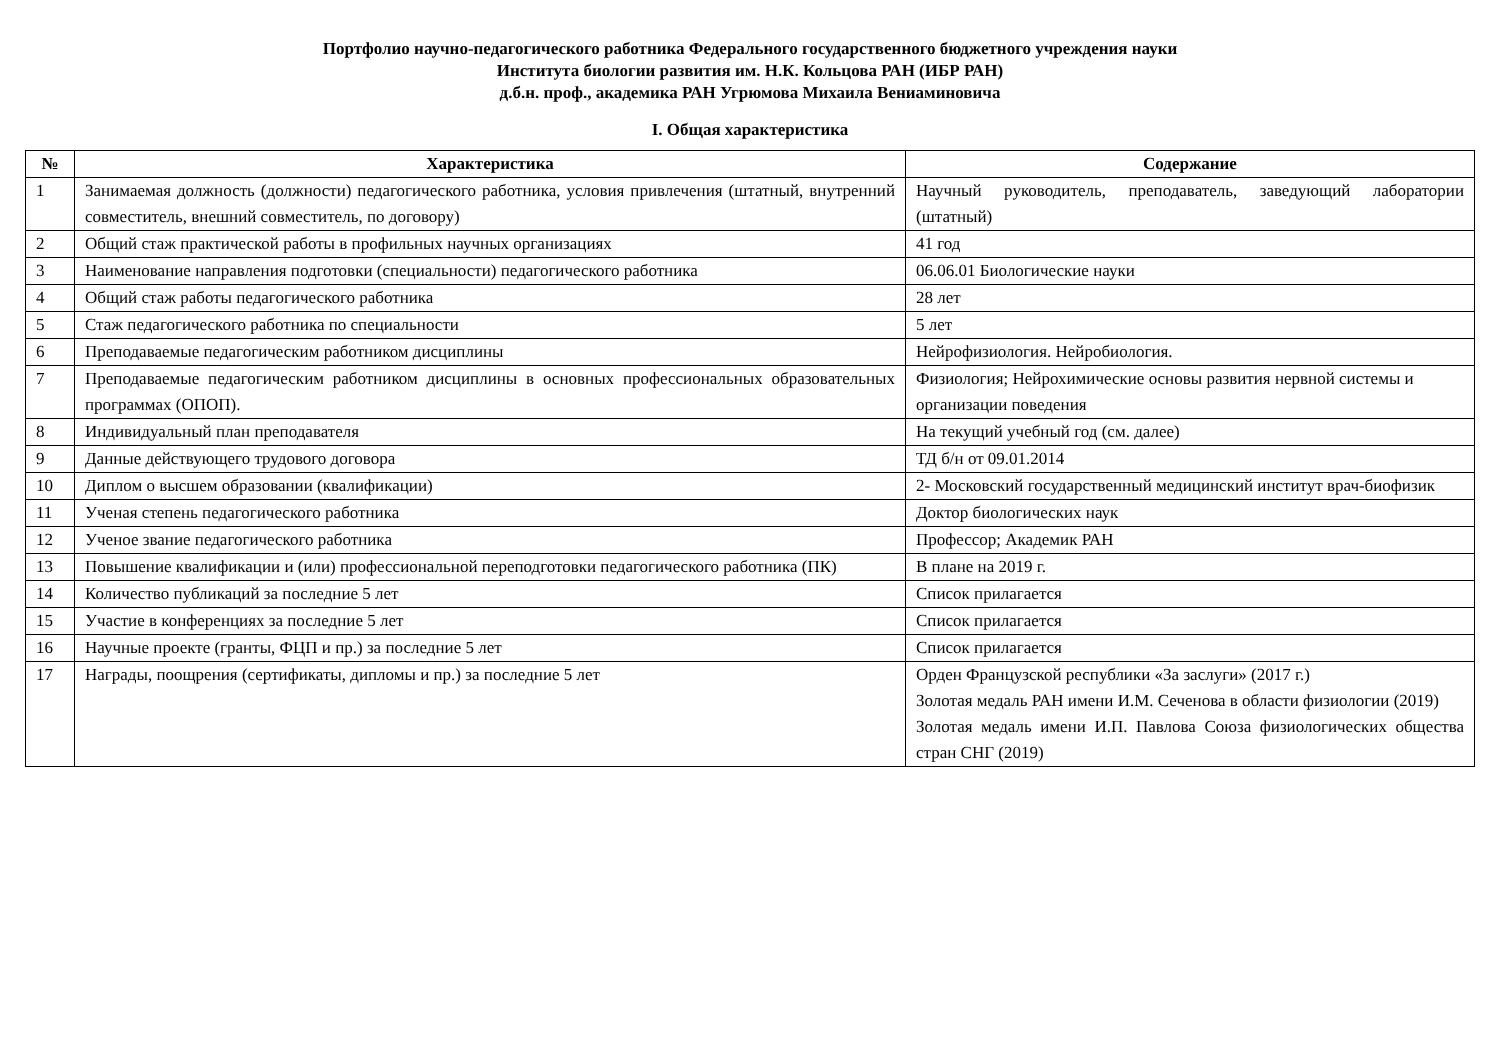Портфолио научно-педагогического работника Федерального государственного бюджетного учреждения науки
Института биологии развития им. Н.К. Кольцова РАН (ИБР РАН)
д.б.н. проф., академика РАН Угрюмова Михаила Вениаминовича
I. Общая характеристика
| № | Характеристика | Содержание |
| --- | --- | --- |
| 1 | Занимаемая должность (должности) педагогического работника, условия привлечения (штатный, внутренний совместитель, внешний совместитель, по договору) | Научный руководитель, преподаватель, заведующий лаборатории (штатный) |
| 2 | Общий стаж практической работы в профильных научных организациях | 41 год |
| 3 | Наименование направления подготовки (специальности) педагогического работника | 06.06.01 Биологические науки |
| 4 | Общий стаж работы педагогического работника | 28 лет |
| 5 | Стаж педагогического работника по специальности | 5 лет |
| 6 | Преподаваемые педагогическим работником дисциплины | Нейрофизиология. Нейробиология. |
| 7 | Преподаваемые педагогическим работником дисциплины в основных профессиональных образовательных программах (ОПОП). | Физиология; Нейрохимические основы развития нервной системы и организации поведения |
| 8 | Индивидуальный план преподавателя | На текущий учебный год (см. далее) |
| 9 | Данные действующего трудового договора | ТД б/н от 09.01.2014 |
| 10 | Диплом о высшем образовании (квалификации) | 2- Московский государственный медицинский институт врач-биофизик |
| 11 | Ученая степень педагогического работника | Доктор биологических наук |
| 12 | Ученое звание педагогического работника | Профессор; Академик РАН |
| 13 | Повышение квалификации и (или) профессиональной переподготовки педагогического работника (ПК) | В плане на 2019 г. |
| 14 | Количество публикаций за последние 5 лет | Список прилагается |
| 15 | Участие в конференциях за последние 5 лет | Список прилагается |
| 16 | Научные проекте (гранты, ФЦП и пр.) за последние 5 лет | Список прилагается |
| 17 | Награды, поощрения (сертификаты, дипломы и пр.) за последние 5 лет | Орден Французской республики «За заслуги» (2017 г.) Золотая медаль РАН имени И.М. Сеченова в области физиологии (2019) Золотая медаль имени И.П. Павлова Союза физиологических общества стран СНГ (2019) |